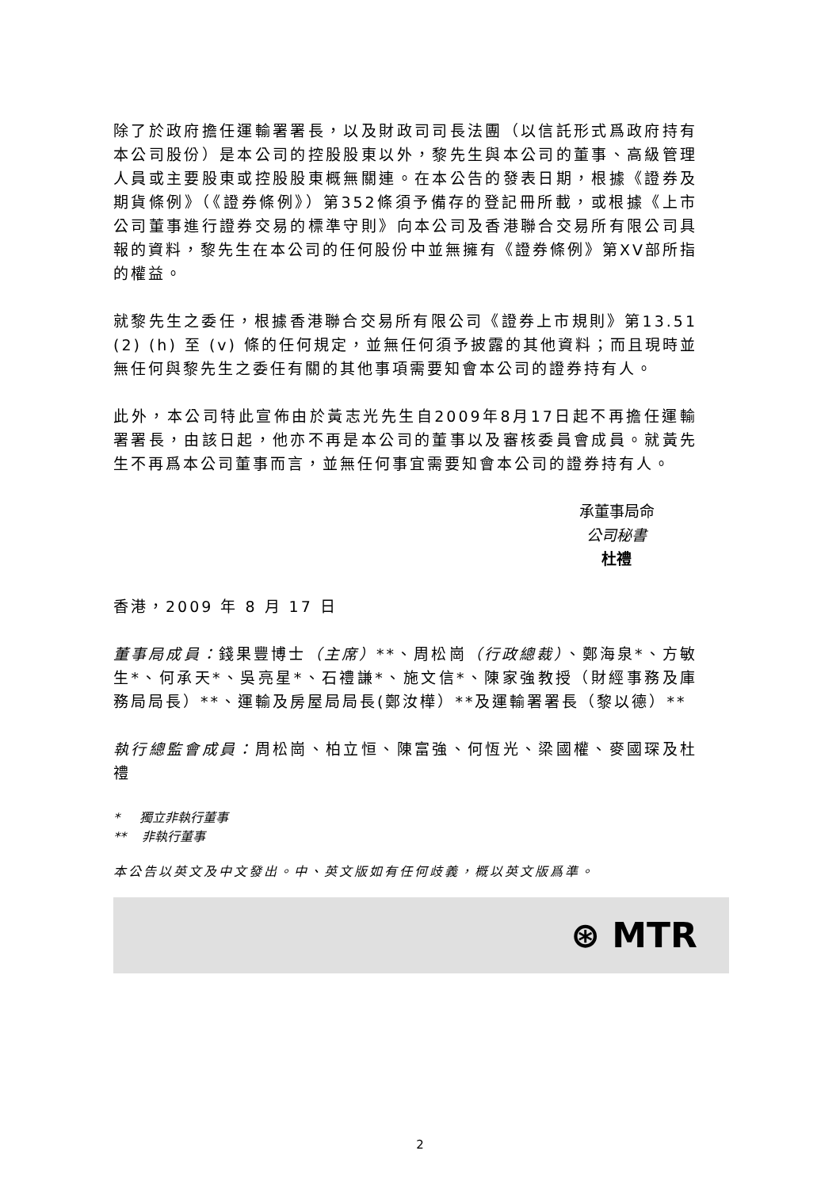除了於政府擔任運輸署署長，以及財政司司長法團（以信託形式爲政府持有本公司股份）是本公司的控股股東以外，黎先生與本公司的董事、高級管理人員或主要股東或控股股東概無關連。在本公告的發表日期，根據《證券及期貨條例》（《證券條例》）第352條須予備存的登記冊所載，或根據《上市公司董事進行證券交易的標準守則》向本公司及香港聯合交易所有限公司具報的資料，黎先生在本公司的任何股份中並無擁有《證券條例》第XV部所指的權益。
就黎先生之委任，根據香港聯合交易所有限公司《證券上市規則》第13.51 (2) (h) 至 (v) 條的任何規定，並無任何須予披露的其他資料；而且現時並無任何與黎先生之委任有關的其他事項需要知會本公司的證券持有人。
此外，本公司特此宣佈由於黃志光先生自2009年8月17日起不再擔任運輸署署長，由該日起，他亦不再是本公司的董事以及審核委員會成員。就黃先生不再爲本公司董事而言，並無任何事宜需要知會本公司的證券持有人。
承董事局命
公司秘書
杜禮
香港，2009 年 8 月 17 日
董事局成員：錢果豐博士（主席）**、周松崗（行政總裁）、鄭海泉*、方敏生*、何承天*、吳亮星*、石禮謙*、施文信*、陳家強教授（財經事務及庫務局局長）**、運輸及房屋局局長(鄭汝樺）**及運輸署署長（黎以德）**
執行總監會成員：周松崗、柏立恒、陳富強、何恆光、梁國權、麥國琛及杜禮
* 獨立非執行董事
** 非執行董事
本公告以英文及中文發出。中、英文版如有任何歧義，概以英文版爲準。
⊛ MTR
2